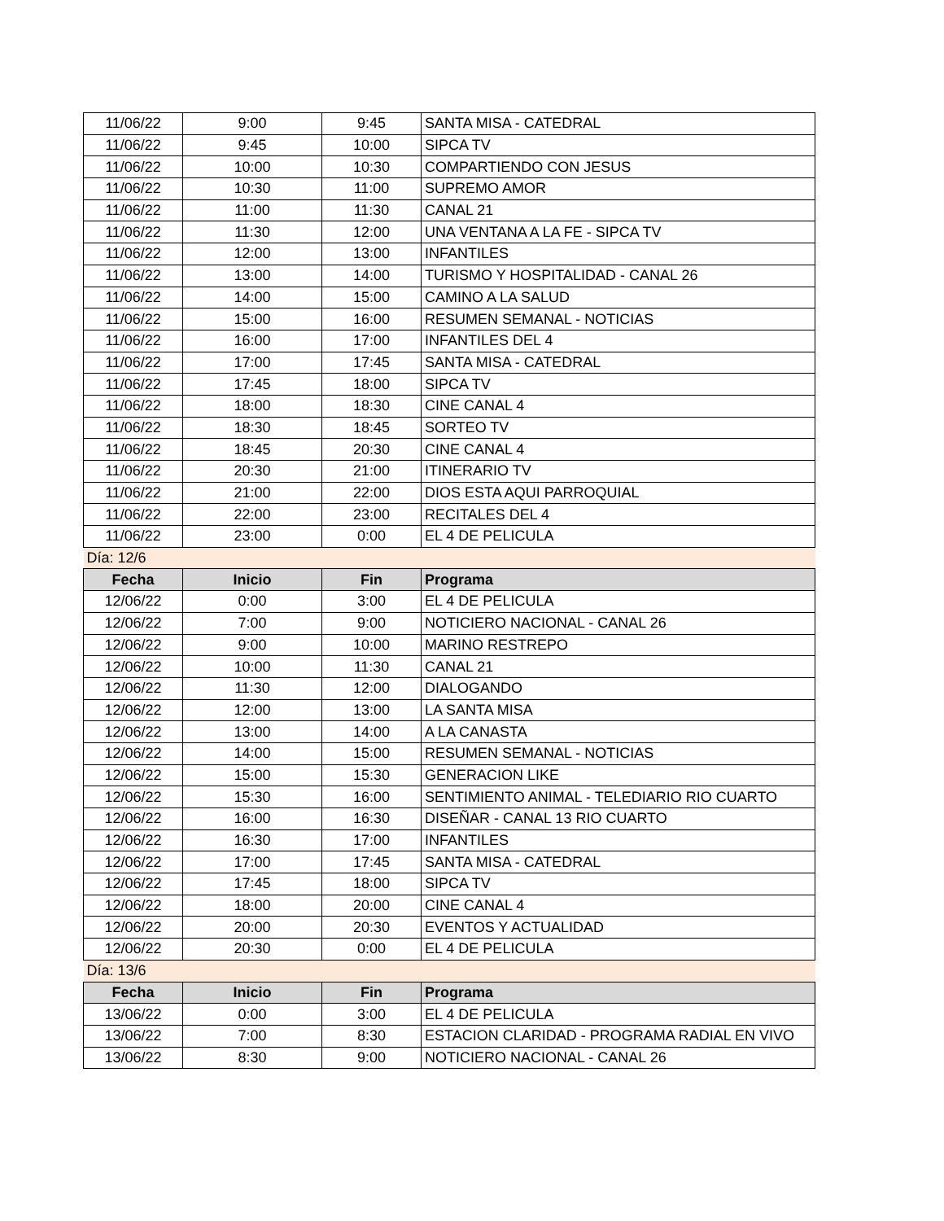| 11/06/22 | 9:00 | 9:45 | SANTA MISA - CATEDRAL |
| 11/06/22 | 9:45 | 10:00 | SIPCA TV |
| 11/06/22 | 10:00 | 10:30 | COMPARTIENDO CON JESUS |
| 11/06/22 | 10:30 | 11:00 | SUPREMO AMOR |
| 11/06/22 | 11:00 | 11:30 | CANAL 21 |
| 11/06/22 | 11:30 | 12:00 | UNA VENTANA A LA FE - SIPCA TV |
| 11/06/22 | 12:00 | 13:00 | INFANTILES |
| 11/06/22 | 13:00 | 14:00 | TURISMO Y HOSPITALIDAD - CANAL 26 |
| 11/06/22 | 14:00 | 15:00 | CAMINO A LA SALUD |
| 11/06/22 | 15:00 | 16:00 | RESUMEN SEMANAL - NOTICIAS |
| 11/06/22 | 16:00 | 17:00 | INFANTILES DEL 4 |
| 11/06/22 | 17:00 | 17:45 | SANTA MISA - CATEDRAL |
| 11/06/22 | 17:45 | 18:00 | SIPCA TV |
| 11/06/22 | 18:00 | 18:30 | CINE CANAL 4 |
| 11/06/22 | 18:30 | 18:45 | SORTEO TV |
| 11/06/22 | 18:45 | 20:30 | CINE CANAL 4 |
| 11/06/22 | 20:30 | 21:00 | ITINERARIO TV |
| 11/06/22 | 21:00 | 22:00 | DIOS ESTA AQUI PARROQUIAL |
| 11/06/22 | 22:00 | 23:00 | RECITALES DEL 4 |
| 11/06/22 | 23:00 | 0:00 | EL 4 DE PELICULA |
| Día: 12/6 | | | |
| Fecha | Inicio | Fin | Programa |
| 12/06/22 | 0:00 | 3:00 | EL 4 DE PELICULA |
| 12/06/22 | 7:00 | 9:00 | NOTICIERO NACIONAL - CANAL 26 |
| 12/06/22 | 9:00 | 10:00 | MARINO RESTREPO |
| 12/06/22 | 10:00 | 11:30 | CANAL 21 |
| 12/06/22 | 11:30 | 12:00 | DIALOGANDO |
| 12/06/22 | 12:00 | 13:00 | LA SANTA MISA |
| 12/06/22 | 13:00 | 14:00 | A LA CANASTA |
| 12/06/22 | 14:00 | 15:00 | RESUMEN SEMANAL - NOTICIAS |
| 12/06/22 | 15:00 | 15:30 | GENERACION LIKE |
| 12/06/22 | 15:30 | 16:00 | SENTIMIENTO ANIMAL - TELEDIARIO RIO CUARTO |
| 12/06/22 | 16:00 | 16:30 | DISEÑAR - CANAL 13 RIO CUARTO |
| 12/06/22 | 16:30 | 17:00 | INFANTILES |
| 12/06/22 | 17:00 | 17:45 | SANTA MISA - CATEDRAL |
| 12/06/22 | 17:45 | 18:00 | SIPCA TV |
| 12/06/22 | 18:00 | 20:00 | CINE CANAL 4 |
| 12/06/22 | 20:00 | 20:30 | EVENTOS Y ACTUALIDAD |
| 12/06/22 | 20:30 | 0:00 | EL 4 DE PELICULA |
| Día: 13/6 | | | |
| Fecha | Inicio | Fin | Programa |
| 13/06/22 | 0:00 | 3:00 | EL 4 DE PELICULA |
| 13/06/22 | 7:00 | 8:30 | ESTACION CLARIDAD - PROGRAMA RADIAL EN VIVO |
| 13/06/22 | 8:30 | 9:00 | NOTICIERO NACIONAL - CANAL 26 |